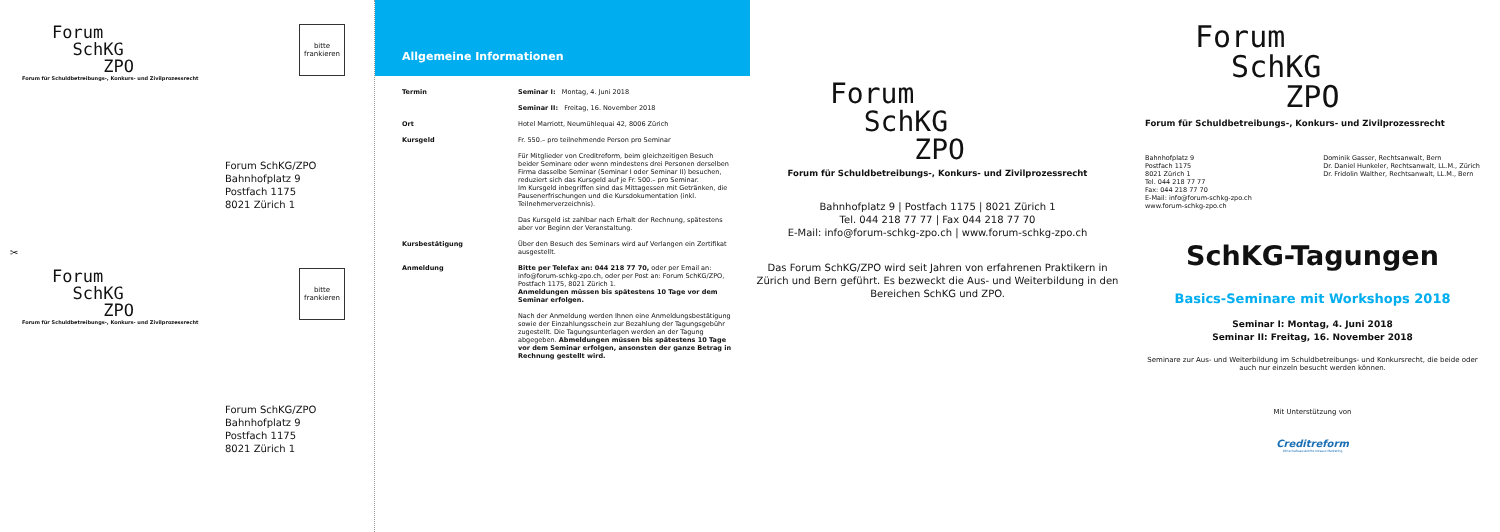Forum
SchKG
ZPO
Forum für Schuldbetreibungs-, Konkurs- und Zivilprozessrecht
bitte
frankieren
Forum SchKG/ZPO
Bahnhofplatz 9
Postfach 1175
8021 Zürich 1
✂
Forum
SchKG
ZPO
Forum für Schuldbetreibungs-, Konkurs- und Zivilprozessrecht
bitte
frankieren
Forum SchKG/ZPO
Bahnhofplatz 9
Postfach 1175
8021 Zürich 1
Allgemeine Informationen
| Termin | Seminar I: Montag, 4. Juni 2018 Seminar II: Freitag, 16. November 2018 |
| Ort | Hotel Marriott, Neumühlequai 42, 8006 Zürich |
| Kursgeld | Fr. 550.– pro teilnehmende Person pro Seminar Für Mitglieder von Creditreform, beim gleichzeitigen Besuch beider Seminare oder wenn mindestens drei Personen derselben Firma dasselbe Seminar (Seminar I oder Seminar II) besuchen, reduziert sich das Kursgeld auf je Fr. 500.– pro Seminar. Im Kursgeld inbegriffen sind das Mittagessen mit Getränken, die Pausenerfrischungen und die Kursdokumentation (inkl. Teilnehmerverzeichnis). Das Kursgeld ist zahlbar nach Erhalt der Rechnung, spätestens aber vor Beginn der Veranstaltung. |
| Kursbestätigung | Über den Besuch des Seminars wird auf Verlangen ein Zertifikat ausgestellt. |
| Anmeldung | Bitte per Telefax an: 044 218 77 70, oder per Email an: info@forum-schkg-zpo.ch, oder per Post an: Forum SchKG/ZPO, Postfach 1175, 8021 Zürich 1. Anmeldungen müssen bis spätestens 10 Tage vor dem Seminar erfolgen. Nach der Anmeldung werden Ihnen eine Anmeldungsbestätigung sowie der Einzahlungsschein zur Bezahlung der Tagungsgebühr zugestellt. Die Tagungsunterlagen werden an der Tagung abgegeben. Abmeldungen müssen bis spätestens 10 Tage vor dem Seminar erfolgen, ansonsten der ganze Betrag in Rechnung gestellt wird. |
Forum
SchKG
ZPO
Forum für Schuldbetreibungs-, Konkurs- und Zivilprozessrecht
Bahnhofplatz 9 | Postfach 1175 | 8021 Zürich 1
Tel. 044 218 77 77 | Fax 044 218 77 70
E-Mail: info@forum-schkg-zpo.ch | www.forum-schkg-zpo.ch
Das Forum SchKG/ZPO wird seit Jahren von erfahrenen Praktikern in Zürich und Bern geführt. Es bezweckt die Aus- und Weiterbildung in den Bereichen SchKG und ZPO.
Forum
SchKG
ZPO
Forum für Schuldbetreibungs-, Konkurs- und Zivilprozessrecht
Bahnhofplatz 9
Postfach 1175
8021 Zürich 1
Tel. 044 218 77 77
Fax: 044 218 77 70
E-Mail: info@forum-schkg-zpo.ch
www.forum-schkg-zpo.ch
Dominik Gasser, Rechtsanwalt, Bern
Dr. Daniel Hunkeler, Rechtsanwalt, LL.M., Zürich
Dr. Fridolin Walther, Rechtsanwalt, LL.M., Bern
SchKG-Tagungen
Basics-Seminare mit Workshops 2018
Seminar I: Montag, 4. Juni 2018
Seminar II: Freitag, 16. November 2018
Seminare zur Aus- und Weiterbildung im Schuldbetreibungs- und Konkursrecht, die beide oder auch nur einzeln besucht werden können.
Mit Unterstützung von
Creditreform
Wirtschaftsauskünfte Inkasso Marketing